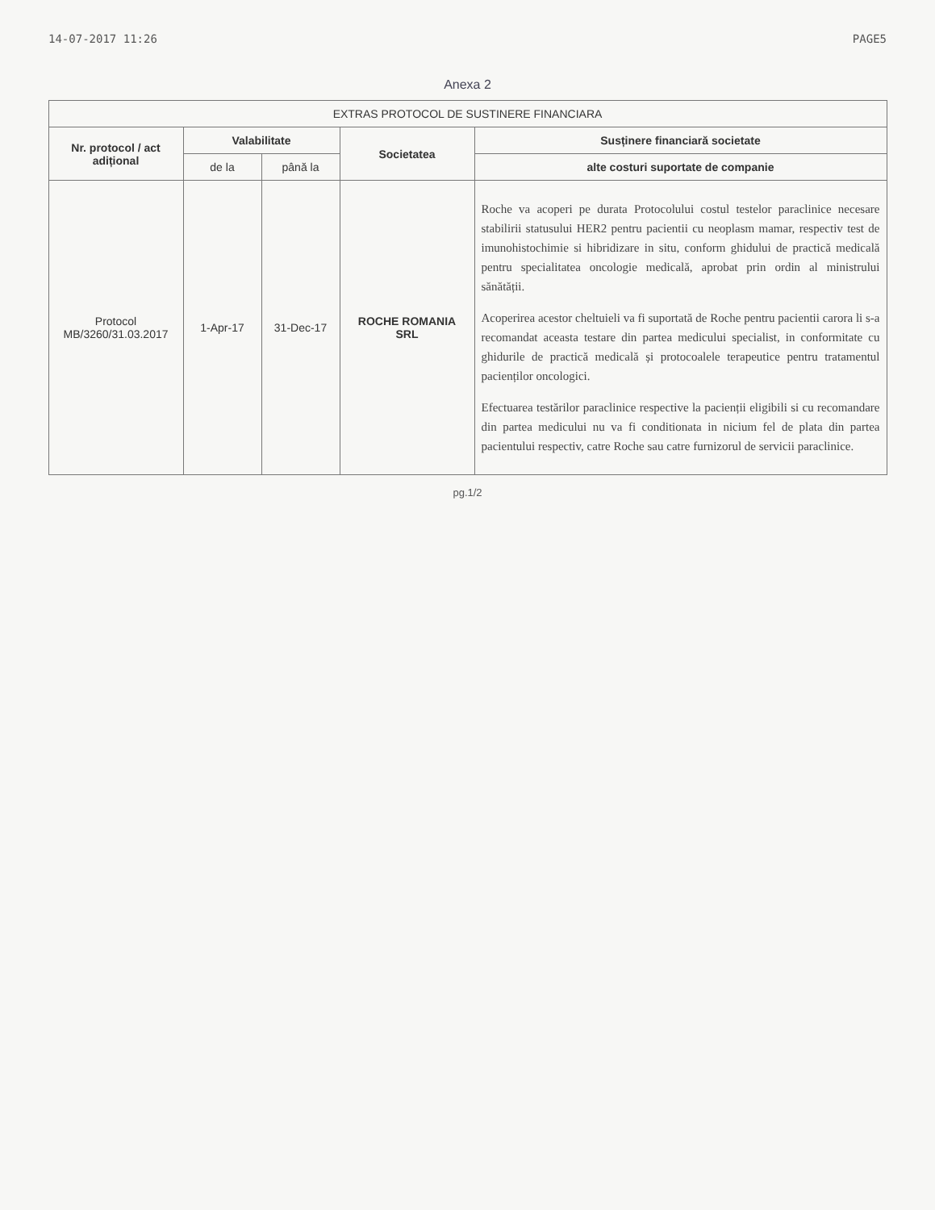14-07-2017 11:26 PAGE5
Anexa 2
| EXTRAS PROTOCOL DE SUSTINERE FINANCIARA | | | | |
| --- | --- | --- | --- | --- |
| Nr. protocol / act adițional | Valabilitate | | Societatea | Susținere financiară societate |
| | de la | până la | | alte costuri suportate de companie |
| Protocol MB/3260/31.03.2017 | 1-Apr-17 | 31-Dec-17 | ROCHE ROMANIA SRL | Roche va acoperi pe durata Protocolului costul testelor paraclinice necesare stabilirii statusului HER2 pentru pacientii cu neoplasm mamar, respectiv test de imunohistochimie si hibridizare in situ, conform ghidului de practică medicală pentru specialitatea oncologie medicală, aprobat prin ordin al ministrului sănătății. Acoperirea acestor cheltuieli va fi suportată de Roche pentru pacientii carora li s-a recomandat aceasta testare din partea medicului specialist, in conformitate cu ghidurile de practică medicală și protocoalele terapeutice pentru tratamentul pacienților oncologici. Efectuarea testărilor paraclinice respective la pacienții eligibili si cu recomandare din partea medicului nu va fi conditionata in nicium fel de plata din partea pacientului respectiv, catre Roche sau catre furnizorul de servicii paraclinice. |
pg.1/2